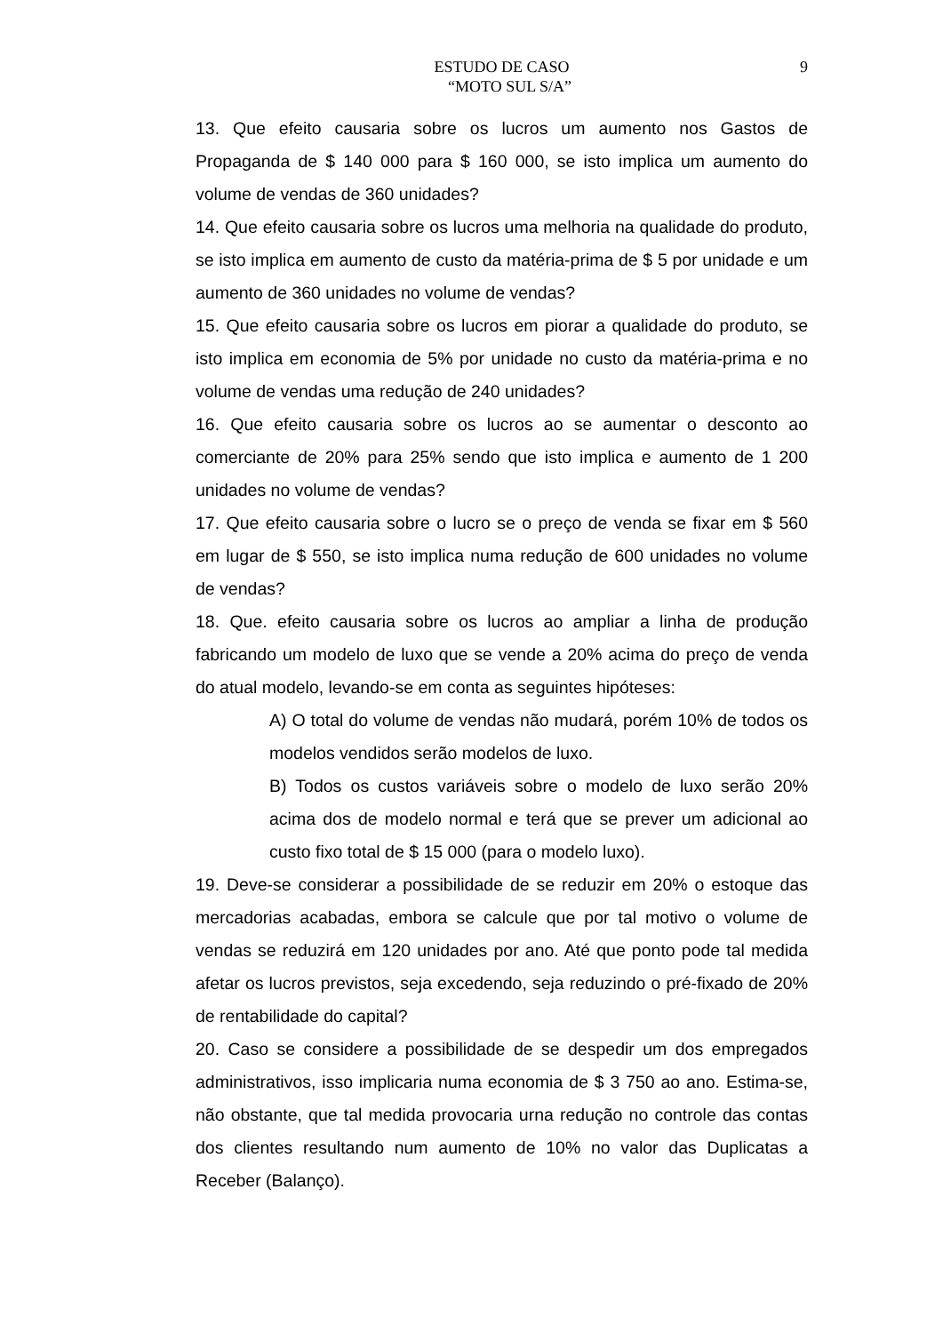ESTUDO DE CASO 9
“MOTO SUL S/A”
13. Que efeito causaria sobre os lucros um aumento nos Gastos de Propaganda de $ 140 000 para $ 160 000, se isto implica um aumento do volume de vendas de 360 unidades?
14. Que efeito causaria sobre os lucros uma melhoria na qualidade do produto, se isto implica em aumento de custo da matéria-prima de $ 5 por unidade e um aumento de 360 unidades no volume de vendas?
15. Que efeito causaria sobre os lucros em piorar a qualidade do produto, se isto implica em economia de 5% por unidade no custo da matéria-prima e no volume de vendas uma redução de 240 unidades?
16. Que efeito causaria sobre os lucros ao se aumentar o desconto ao comerciante de 20% para 25% sendo que isto implica e aumento de 1 200 unidades no volume de vendas?
17. Que efeito causaria sobre o lucro se o preço de venda se fixar em $ 560 em lugar de $ 550, se isto implica numa redução de 600 unidades no volume de vendas?
18. Que. efeito causaria sobre os lucros ao ampliar a linha de produção fabricando um modelo de luxo que se vende a 20% acima do preço de venda do atual modelo, levando-se em conta as seguintes hipóteses:
A) O total do volume de vendas não mudará, porém 10% de todos os modelos vendidos serão modelos de luxo.
B) Todos os custos variáveis sobre o modelo de luxo serão 20% acima dos de modelo normal e terá que se prever um adicional ao custo fixo total de $ 15 000 (para o modelo luxo).
19. Deve-se considerar a possibilidade de se reduzir em 20% o estoque das mercadorias acabadas, embora se calcule que por tal motivo o volume de vendas se reduzirá em 120 unidades por ano. Até que ponto pode tal medida afetar os lucros previstos, seja excedendo, seja reduzindo o pré-fixado de 20% de rentabilidade do capital?
20. Caso se considere a possibilidade de se despedir um dos empregados administrativos, isso implicaria numa economia de $ 3 750 ao ano. Estima-se, não obstante, que tal medida provocaria urna redução no controle das contas dos clientes resultando num aumento de 10% no valor das Duplicatas a Receber (Balanço).